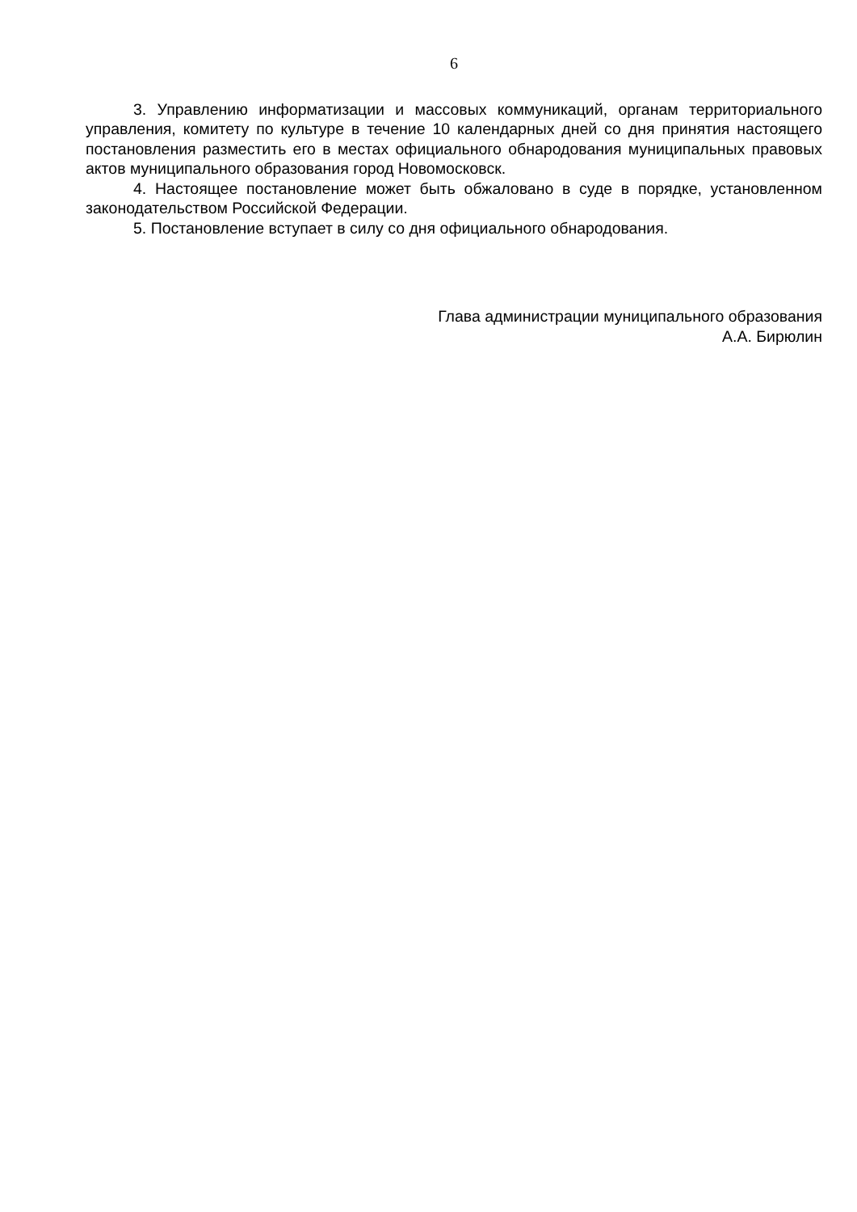6
3. Управлению информатизации и массовых коммуникаций, органам территориального управления, комитету по культуре в течение 10 календарных дней со дня принятия настоящего постановления разместить его в местах официального обнародования муниципальных правовых актов муниципального образования город Новомосковск.
4. Настоящее постановление может быть обжаловано в суде в порядке, установленном законодательством Российской Федерации.
5. Постановление вступает в силу со дня официального обнародования.
Глава администрации муниципального образования
А.А. Бирюлин